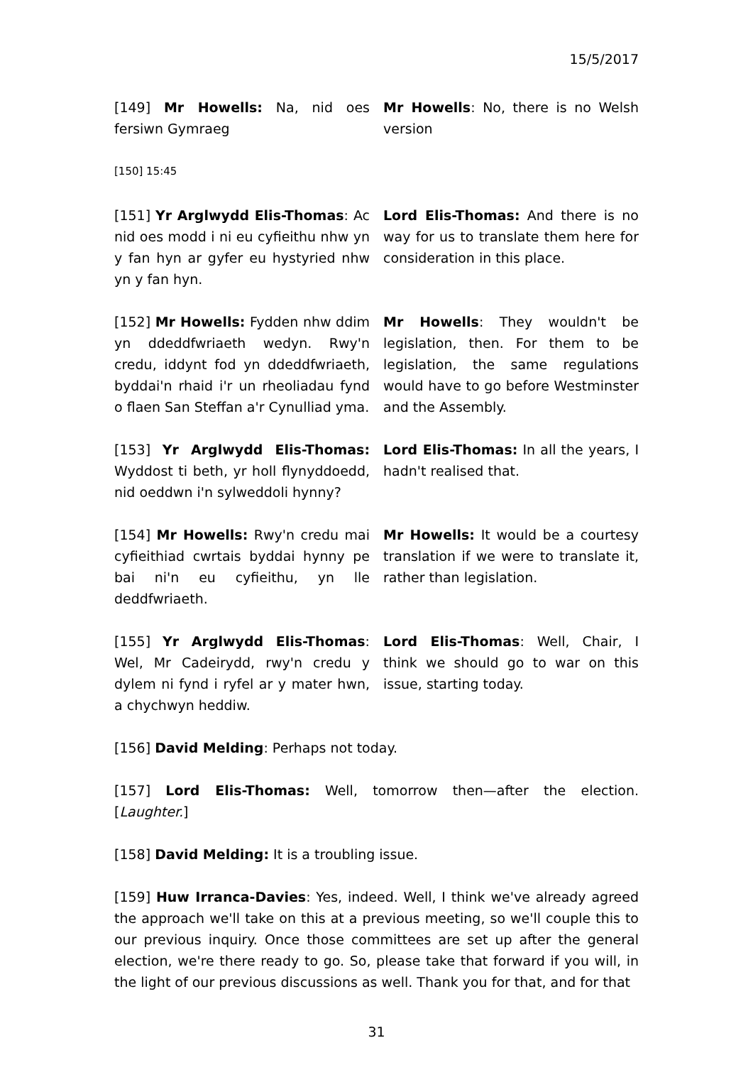15/5/2017
[149] Mr Howells: Na, nid oes fersiwn Gymraeg
Mr Howells: No, there is no Welsh version
[150] 15:45
[151] Yr Arglwydd Elis-Thomas: Ac nid oes modd i ni eu cyfieithu nhw yn y fan hyn ar gyfer eu hystyried nhw yn y fan hyn.
Lord Elis-Thomas: And there is no way for us to translate them here for consideration in this place.
[152] Mr Howells: Fydden nhw ddim yn ddeddfwriaeth wedyn. Rwy'n credu, iddynt fod yn ddeddfwriaeth, byddai'n rhaid i'r un rheoliadau fynd o flaen San Steffan a'r Cynulliad yma.
Mr Howells: They wouldn't be legislation, then. For them to be legislation, the same regulations would have to go before Westminster and the Assembly.
[153] Yr Arglwydd Elis-Thomas: Wyddost ti beth, yr holl flynyddoedd, nid oeddwn i'n sylweddoli hynny?
Lord Elis-Thomas: In all the years, I hadn't realised that.
[154] Mr Howells: Rwy'n credu mai cyfieithiad cwrtais byddai hynny pe bai ni'n eu cyfieithu, yn lle deddfwriaeth.
Mr Howells: It would be a courtesy translation if we were to translate it, rather than legislation.
[155] Yr Arglwydd Elis-Thomas: Wel, Mr Cadeirydd, rwy'n credu y dylem ni fynd i ryfel ar y mater hwn, a chychwyn heddiw.
Lord Elis-Thomas: Well, Chair, I think we should go to war on this issue, starting today.
[156] David Melding: Perhaps not today.
[157] Lord Elis-Thomas: Well, tomorrow then—after the election. [Laughter.]
[158] David Melding: It is a troubling issue.
[159] Huw Irranca-Davies: Yes, indeed. Well, I think we've already agreed the approach we'll take on this at a previous meeting, so we'll couple this to our previous inquiry. Once those committees are set up after the general election, we're there ready to go. So, please take that forward if you will, in the light of our previous discussions as well. Thank you for that, and for that
31